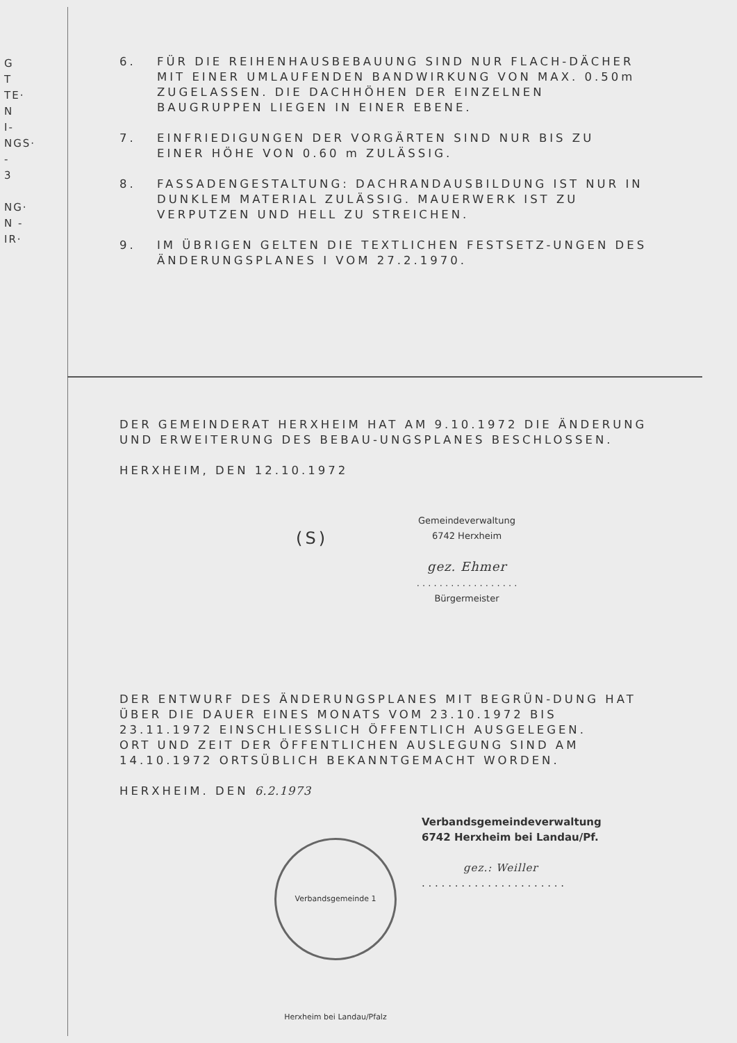G
T
TE·
N
I-
NGS·
-
3
NG·
N -
IR·
6. FÜR DIE REIHENHAUSBEBAUUNG SIND NUR FLACH-DÄCHER MIT EINER UMLAUFENDEN BANDWIRKUNG VON MAX. 0.50m ZUGELASSEN. DIE DACHHÖHEN DER EINZELNEN BAUGRUPPEN LIEGEN IN EINER EBENE.
7. EINFRIEDIGUNGEN DER VORGÄRTEN SIND NUR BIS ZU EINER HÖHE VON 0.60 m ZULÄSSIG.
8. FASSADENGESTALTUNG: DACHRANDAUSBILDUNG IST NUR IN DUNKLEM MATERIAL ZULÄSSIG. MAUERWERK IST ZU VERPUTZEN UND HELL ZU STREICHEN.
9. IM ÜBRIGEN GELTEN DIE TEXTLICHEN FESTSETZ-UNGEN DES ÄNDERUNGSPLANES I VOM 27.2.1970.
DER GEMEINDERAT HERXHEIM HAT AM 9.10.1972 DIE ÄNDERUNG UND ERWEITERUNG DES BEBAU-UNGSPLANES BESCHLOSSEN.
HERXHEIM, DEN 12.10.1972
(S)
Gemeindeverwaltung
6742 Herxheim
gez. Ehmer
. . . . . . . . . . . . . . . . . .
Bürgermeister
DER ENTWURF DES ÄNDERUNGSPLANES MIT BEGRÜN-DUNG HAT ÜBER DIE DAUER EINES MONATS VOM 23.10.1972 BIS 23.11.1972 EINSCHLIESSLICH ÖFFENTLICH AUSGELEGEN.
ORT UND ZEIT DER ÖFFENTLICHEN AUSLEGUNG SIND AM 14.10.1972 ORTSÜBLICH BEKANNTGEMACHT WORDEN.
HERXHEIM. DEN 6.2.1973
Verbandsgemeindeverwaltung
6742 Herxheim bei Landau/Pf.
gez.: Weiller
. . . . . . . . . . . . . . . . . . . . . .
Verbandsgemeinde 1 Herxheim bei Landau/Pfalz